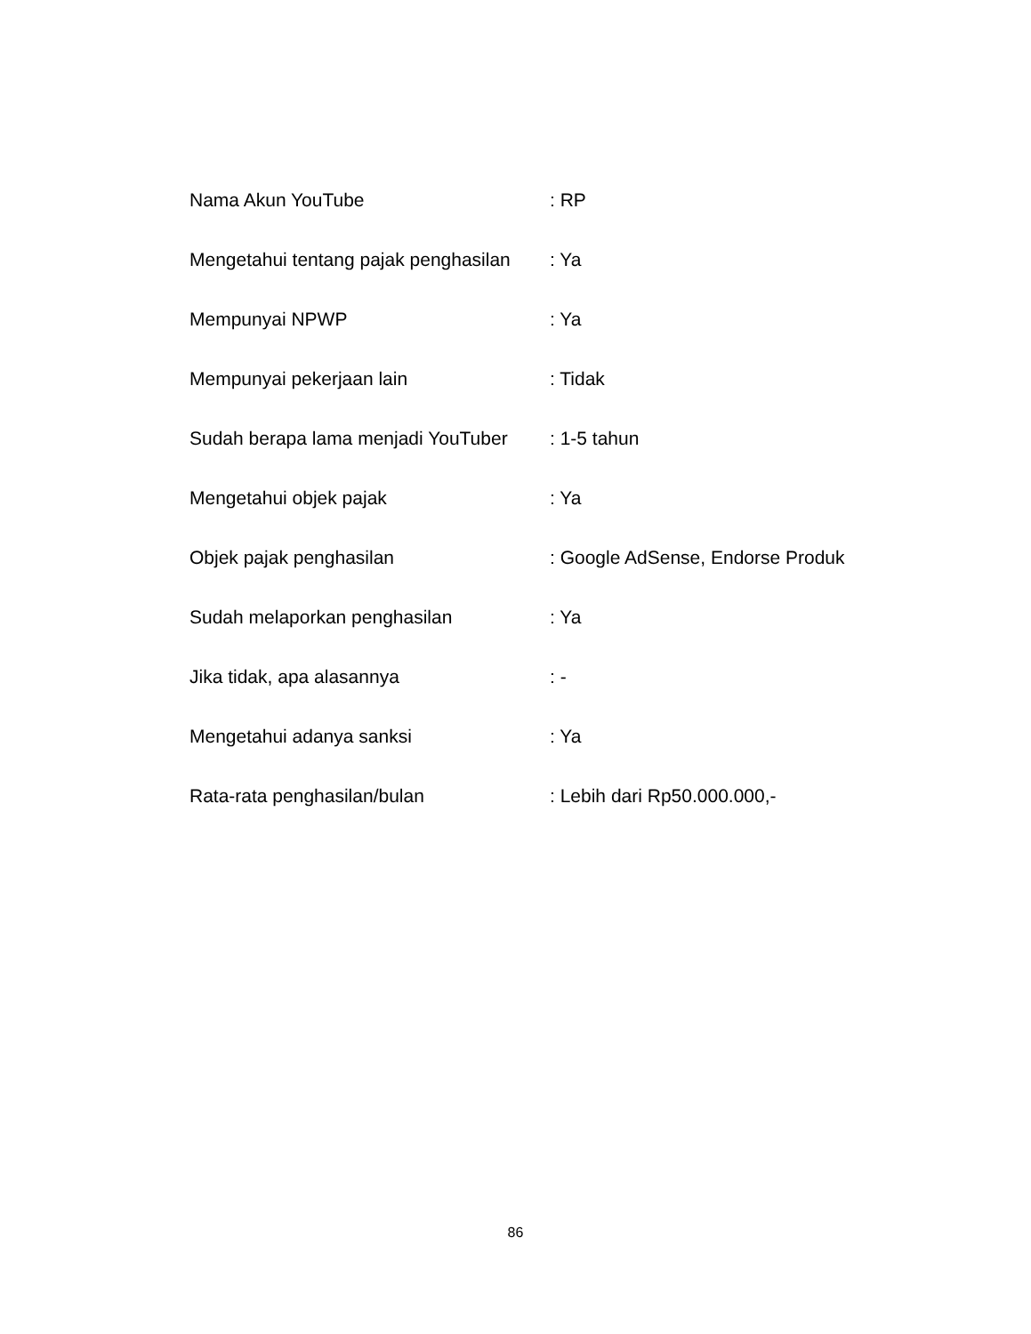Nama Akun YouTube : RP
Mengetahui tentang pajak penghasilan
: Ya
Mempunyai NPWP : Ya
Mempunyai pekerjaan lain : Tidak
Sudah berapa lama menjadi YouTuber
: 1-5 tahun
Mengetahui objek pajak : Ya
Objek pajak penghasilan : Google AdSense, Endorse Produk
Sudah melaporkan penghasilan : Ya
Jika tidak, apa alasannya : -
Mengetahui adanya sanksi : Ya
Rata-rata penghasilan/bulan : Lebih dari Rp50.000.000,-
86